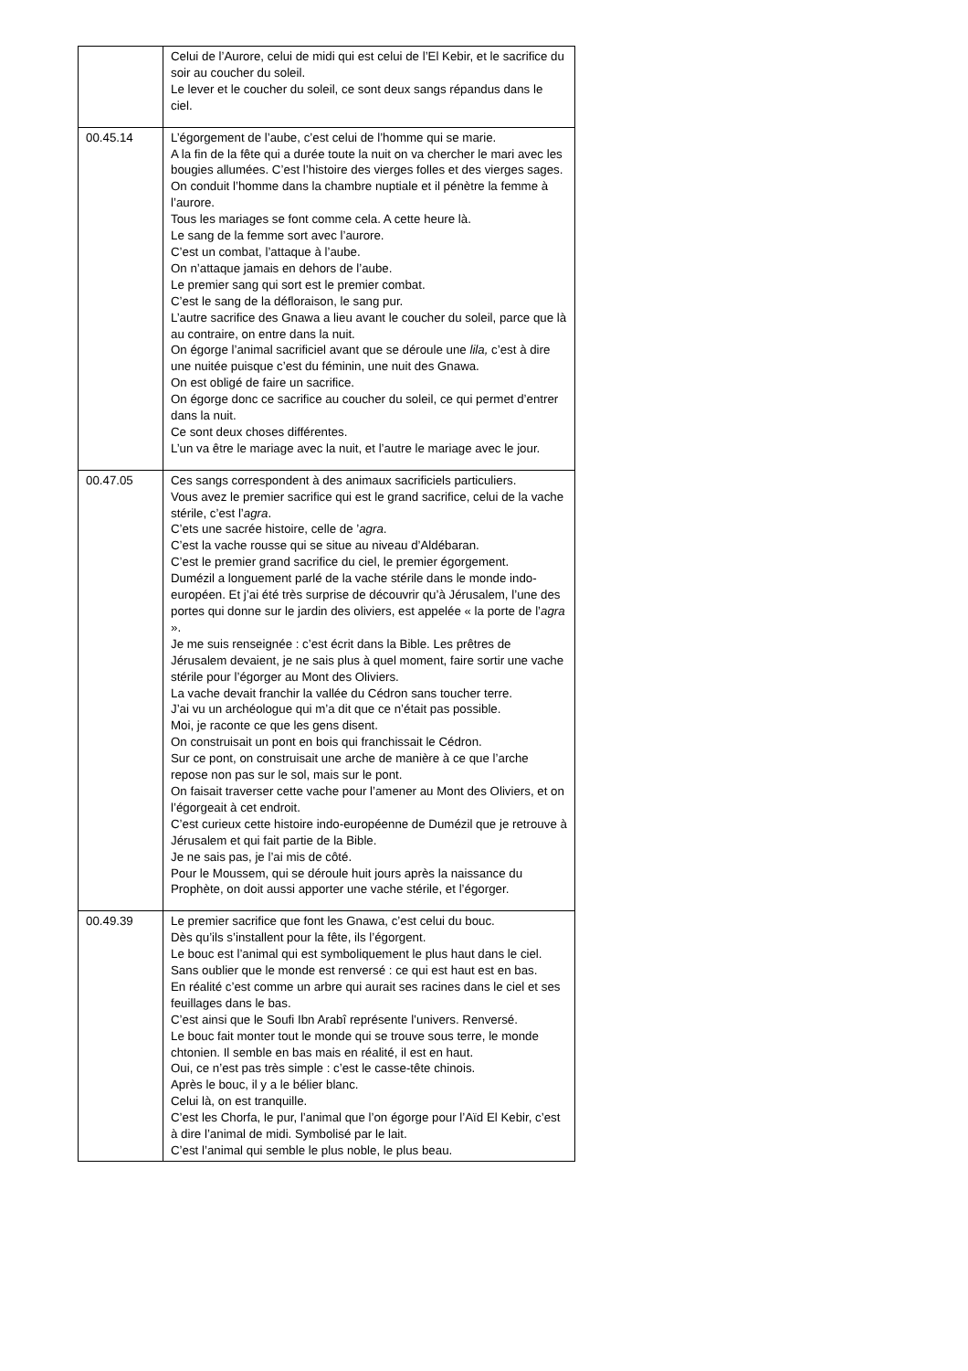| | Celui de l’Aurore, celui de midi qui est celui de l’El Kebir, et le sacrifice du soir au coucher du soleil. Le lever et le coucher du soleil, ce sont deux sangs répandus dans le ciel. |
| 00.45.14 | L’égorgement de l’aube, c’est celui de l’homme qui se marie. A la fin de la fête qui a durée toute la nuit on va chercher le mari avec les bougies allumées. C’est l’histoire des vierges folles et des vierges sages. On conduit l’homme dans la chambre nuptiale et il pénètre la femme à l’aurore. Tous les mariages se font comme cela. A cette heure là. Le sang de la femme sort avec l’aurore. C’est un combat, l’attaque à l’aube. On n’attaque jamais en dehors de l’aube. Le premier sang qui sort est le premier combat. C’est le sang de la défloraison, le sang pur. L’autre sacrifice des Gnawa a lieu avant le coucher du soleil, parce que là au contraire, on entre dans la nuit. On égorge l’animal sacrificiel avant que se déroule une lila, c’est à dire une nuitée puisque c’est du féminin, une nuit des Gnawa. On est obligé de faire un sacrifice. On égorge donc ce sacrifice au coucher du soleil, ce qui permet d’entrer dans la nuit. Ce sont deux choses différentes. L’un va être le mariage avec la nuit, et l’autre le mariage avec le jour. |
| 00.47.05 | Ces sangs correspondent à des animaux sacrificiels particuliers. Vous avez le premier sacrifice qui est le grand sacrifice, celui de la vache stérile, c’est l’ agra . C’ets une sacrée histoire, celle de ’ agra . C’est la vache rousse qui se situe au niveau d’Aldébaran. C’est le premier grand sacrifice du ciel, le premier égorgement. Dumézil a longuement parlé de la vache stérile dans le monde indo-européen. Et j’ai été très surprise de découvrir qu’à Jérusalem, l’une des portes qui donne sur le jardin des oliviers, est appelée « la porte de l’ agra ». Je me suis renseignée : c’est écrit dans la Bible. Les prêtres de Jérusalem devaient, je ne sais plus à quel moment, faire sortir une vache stérile pour l’égorger au Mont des Oliviers. La vache devait franchir la vallée du Cédron sans toucher terre. J’ai vu un archéologue qui m’a dit que ce n’était pas possible. Moi, je raconte ce que les gens disent. On construisait un pont en bois qui franchissait le Cédron. Sur ce pont, on construisait une arche de manière à ce que l’arche repose non pas sur le sol, mais sur le pont. On faisait traverser cette vache pour l’amener au Mont des Oliviers, et on l’égorgeait à cet endroit. C’est curieux cette histoire indo-européenne de Dumézil que je retrouve à Jérusalem et qui fait partie de la Bible. Je ne sais pas, je l’ai mis de côté. Pour le Moussem, qui se déroule huit jours après la naissance du Prophète, on doit aussi apporter une vache stérile, et l’égorger. |
| 00.49.39 | Le premier sacrifice que font les Gnawa, c’est celui du bouc. Dès qu’ils s’installent pour la fête, ils l’égorgent. Le bouc est l’animal qui est symboliquement le plus haut dans le ciel. Sans oublier que le monde est renversé : ce qui est haut est en bas. En réalité c’est comme un arbre qui aurait ses racines dans le ciel et ses feuillages dans le bas. C’est ainsi que le Soufi Ibn Arabî représente l’univers. Renversé. Le bouc fait monter tout le monde qui se trouve sous terre, le monde chtonien. Il semble en bas mais en réalité, il est en haut. Oui, ce n’est pas très simple : c’est le casse-tête chinois. Après le bouc, il y a le bélier blanc. Celui là, on est tranquille. C’est les Chorfa, le pur, l’animal que l’on égorge pour l’Aïd El Kebir, c’est à dire l’animal de midi. Symbolisé par le lait. C’est l’animal qui semble le plus noble, le plus beau. |